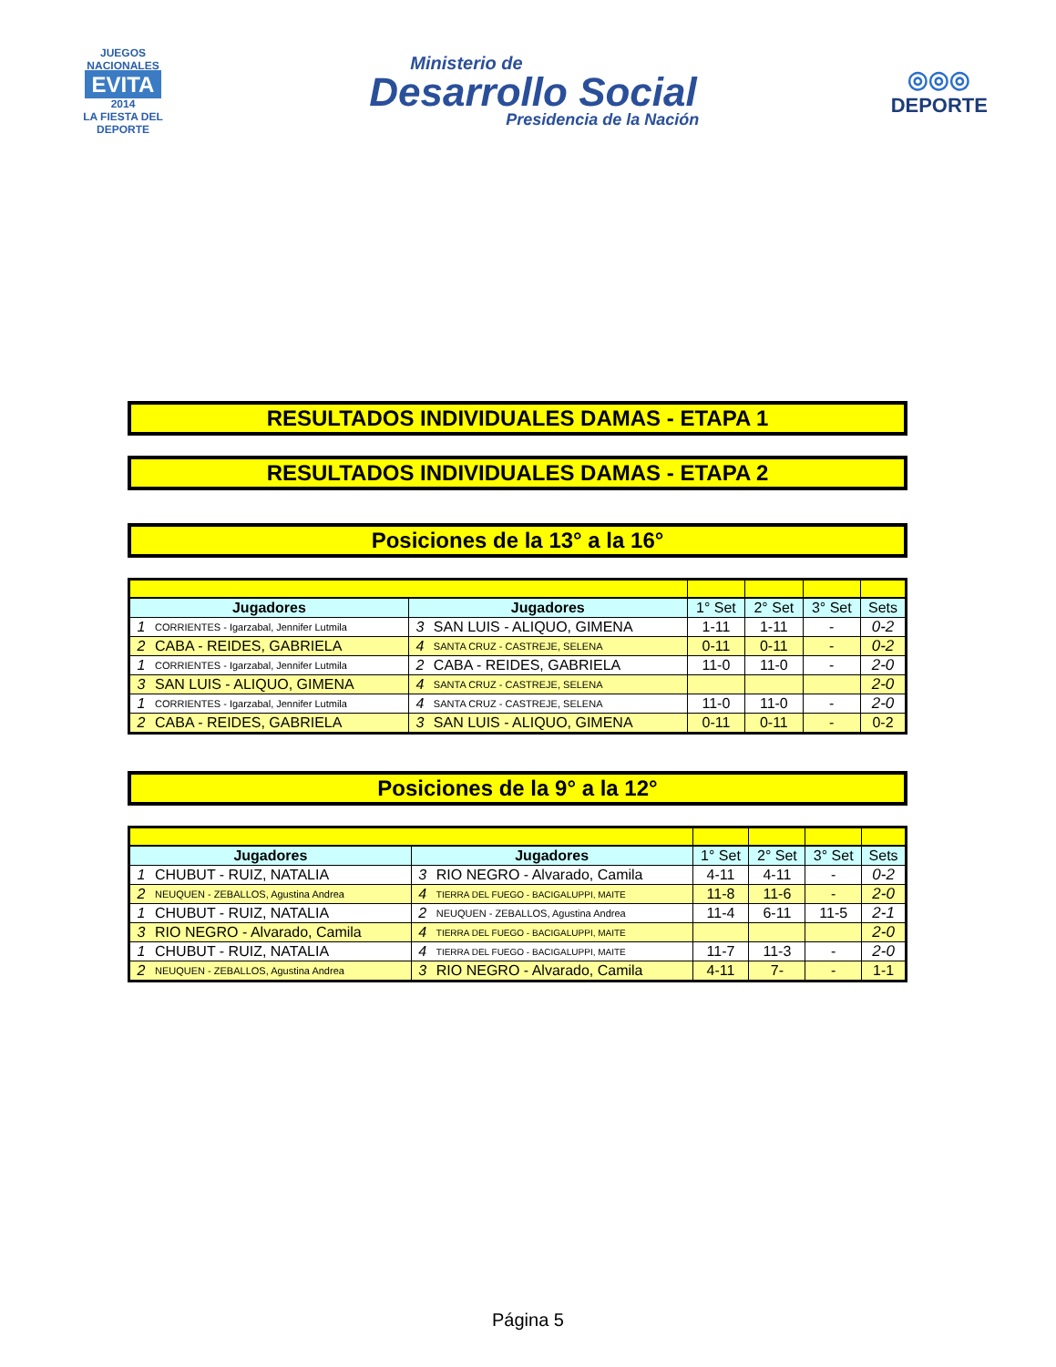JUEGOS NACIONALES
EVITA
2014
LA FIESTA DEL DEPORTE
Ministerio de
Desarrollo Social
Presidencia de la Nación
◎◎◎
DEPORTE
RESULTADOS INDIVIDUALES DAMAS - ETAPA 1
RESULTADOS INDIVIDUALES DAMAS - ETAPA 2
Posiciones de la 13° a la 16°
| Jugadores | | Jugadores | | 1° Set | 2° Set | 3° Set | Sets |
| --- | --- | --- | --- | --- | --- | --- | --- |
| 1 | CORRIENTES - Igarzabal, Jennifer Lutmila | 3 | SAN LUIS - ALIQUO, GIMENA | 1-11 | 1-11 | - | 0-2 |
| 2 | CABA - REIDES, GABRIELA | 4 | SANTA CRUZ - CASTREJE, SELENA | 0-11 | 0-11 | - | 0-2 |
| 1 | CORRIENTES - Igarzabal, Jennifer Lutmila | 2 | CABA - REIDES, GABRIELA | 11-0 | 11-0 | - | 2-0 |
| 3 | SAN LUIS - ALIQUO, GIMENA | 4 | SANTA CRUZ - CASTREJE, SELENA | | | | 2-0 |
| 1 | CORRIENTES - Igarzabal, Jennifer Lutmila | 4 | SANTA CRUZ - CASTREJE, SELENA | 11-0 | 11-0 | - | 2-0 |
| 2 | CABA - REIDES, GABRIELA | 3 | SAN LUIS - ALIQUO, GIMENA | 0-11 | 0-11 | - | 0-2 |
Posiciones de la 9° a la 12°
| Jugadores | | Jugadores | | 1° Set | 2° Set | 3° Set | Sets |
| --- | --- | --- | --- | --- | --- | --- | --- |
| 1 | CHUBUT - RUIZ, NATALIA | 3 | RIO NEGRO - Alvarado, Camila | 4-11 | 4-11 | - | 0-2 |
| 2 | NEUQUEN - ZEBALLOS, Agustina Andrea | 4 | TIERRA DEL FUEGO - BACIGALUPPI, MAITE | 11-8 | 11-6 | - | 2-0 |
| 1 | CHUBUT - RUIZ, NATALIA | 2 | NEUQUEN - ZEBALLOS, Agustina Andrea | 11-4 | 6-11 | 11-5 | 2-1 |
| 3 | RIO NEGRO - Alvarado, Camila | 4 | TIERRA DEL FUEGO - BACIGALUPPI, MAITE | | | | 2-0 |
| 1 | CHUBUT - RUIZ, NATALIA | 4 | TIERRA DEL FUEGO - BACIGALUPPI, MAITE | 11-7 | 11-3 | - | 2-0 |
| 2 | NEUQUEN - ZEBALLOS, Agustina Andrea | 3 | RIO NEGRO - Alvarado, Camila | 4-11 | 7- | - | 1-1 |
Página 5